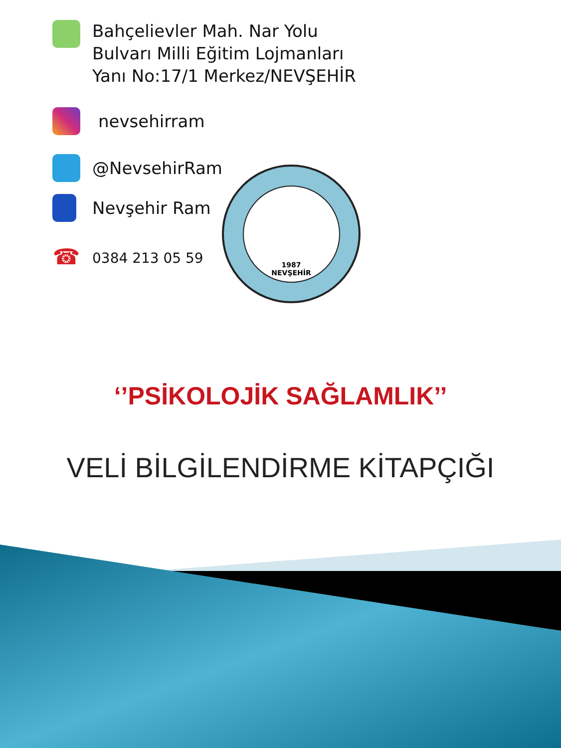Bahçelievler Mah. Nar Yolu
Bulvarı Milli Eğitim Lojmanları
Yanı No:17/1 Merkez/NEVŞEHİR
nevsehirram
@NevsehirRam
Nevşehir Ram
☎
0384 213 05 59
1987
NEVŞEHİR
‘’PSİKOLOJİK SAĞLAMLIK’’
VELİ BİLGİLENDİRME KİTAPÇIĞI